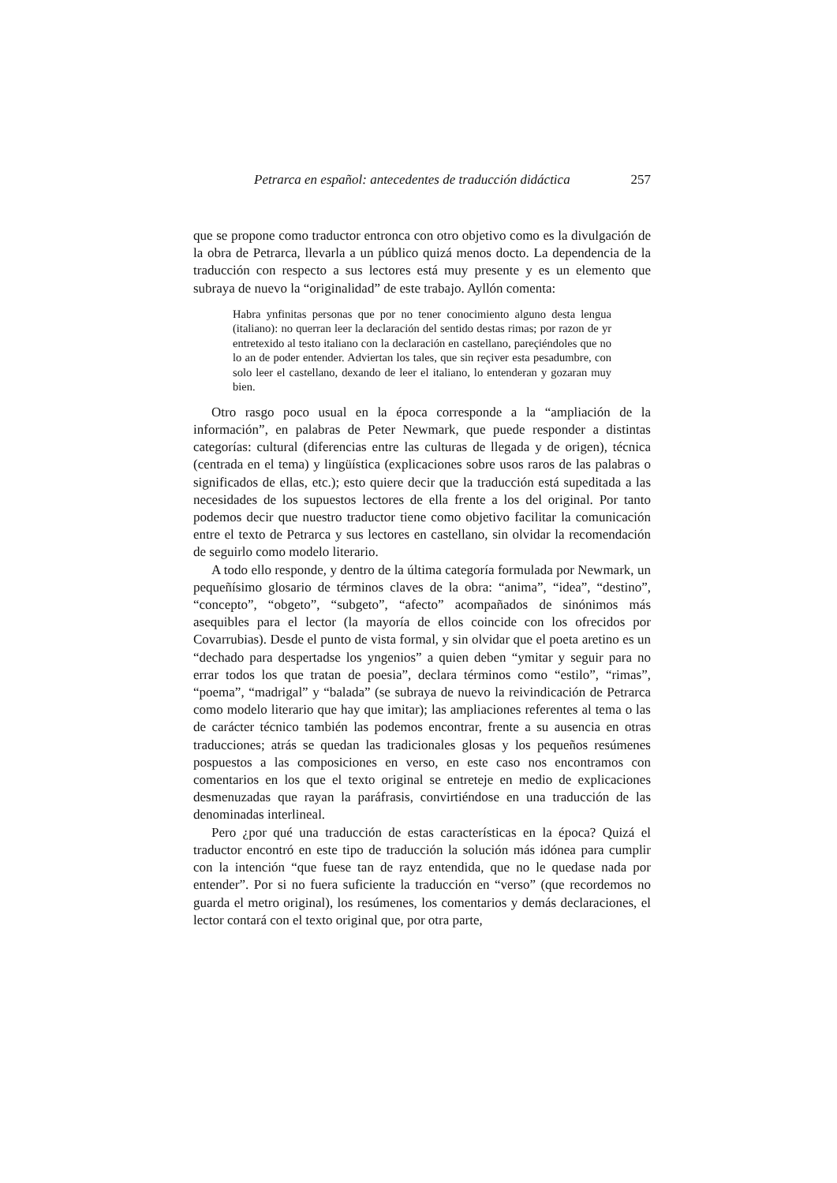Petrarca en español: antecedentes de traducción didáctica 257
que se propone como traductor entronca con otro objetivo como es la divulgación de la obra de Petrarca, llevarla a un público quizá menos docto. La dependencia de la traducción con respecto a sus lectores está muy presente y es un elemento que subraya de nuevo la “originalidad” de este trabajo. Ayllón comenta:
Habra ynfinitas personas que por no tener conocimiento alguno desta lengua (italiano): no querran leer la declaración del sentido destas rimas; por razon de yr entretexido al testo italiano con la declaración en castellano, pareçiéndoles que no lo an de poder entender. Adviertan los tales, que sin reçiver esta pesadumbre, con solo leer el castellano, dexando de leer el italiano, lo entenderan y gozaran muy bien.
Otro rasgo poco usual en la época corresponde a la “ampliación de la información”, en palabras de Peter Newmark, que puede responder a distintas categorías: cultural (diferencias entre las culturas de llegada y de origen), técnica (centrada en el tema) y lingüística (explicaciones sobre usos raros de las palabras o significados de ellas, etc.); esto quiere decir que la traducción está supeditada a las necesidades de los supuestos lectores de ella frente a los del original. Por tanto podemos decir que nuestro traductor tiene como objetivo facilitar la comunicación entre el texto de Petrarca y sus lectores en castellano, sin olvidar la recomendación de seguirlo como modelo literario.
A todo ello responde, y dentro de la última categoría formulada por Newmark, un pequeñísimo glosario de términos claves de la obra: “anima”, “idea”, “destino”, “concepto”, “obgeto”, “subgeto”, “afecto” acompañados de sinónimos más asequibles para el lector (la mayoría de ellos coincide con los ofrecidos por Covarrubias). Desde el punto de vista formal, y sin olvidar que el poeta aretino es un “dechado para despertadse los yngenios” a quien deben “ymitar y seguir para no errar todos los que tratan de poesia”, declara términos como “estilo”, “rimas”, “poema”, “madrigal” y “balada” (se subraya de nuevo la reivindicación de Petrarca como modelo literario que hay que imitar); las ampliaciones referentes al tema o las de carácter técnico también las podemos encontrar, frente a su ausencia en otras traducciones; atrás se quedan las tradicionales glosas y los pequeños resúmenes pospuestos a las composiciones en verso, en este caso nos encontramos con comentarios en los que el texto original se entreteje en medio de explicaciones desmenuzadas que rayan la paráfrasis, convirtiéndose en una traducción de las denominadas interlineal.
Pero ¿por qué una traducción de estas características en la época? Quizá el traductor encontró en este tipo de traducción la solución más idónea para cumplir con la intención “que fuese tan de rayz entendida, que no le quedase nada por entender”. Por si no fuera suficiente la traducción en “verso” (que recordemos no guarda el metro original), los resúmenes, los comentarios y demás declaraciones, el lector contará con el texto original que, por otra parte,